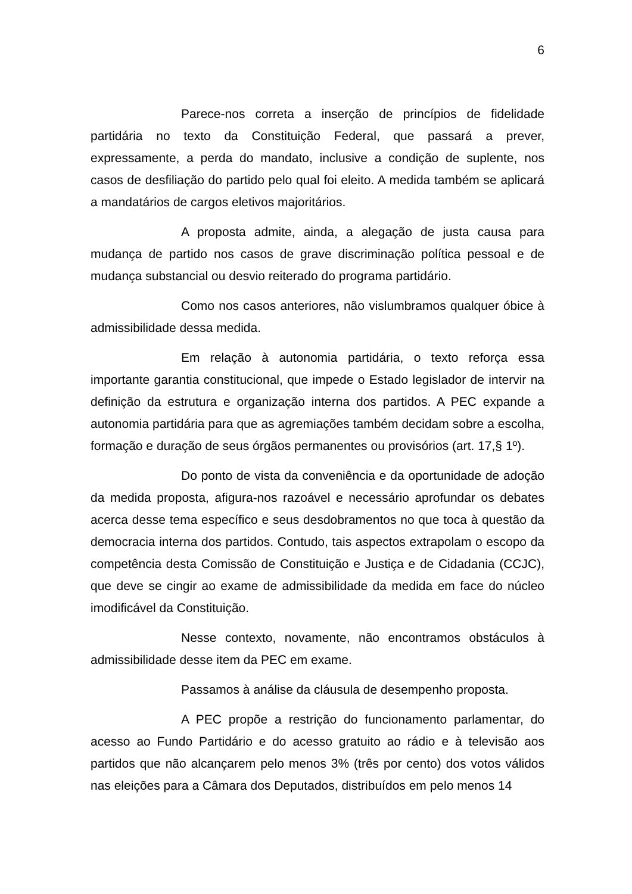6
Parece-nos correta a inserção de princípios de fidelidade partidária no texto da Constituição Federal, que passará a prever, expressamente, a perda do mandato, inclusive a condição de suplente, nos casos de desfiliação do partido pelo qual foi eleito. A medida também se aplicará a mandatários de cargos eletivos majoritários.
A proposta admite, ainda, a alegação de justa causa para mudança de partido nos casos de grave discriminação política pessoal e de mudança substancial ou desvio reiterado do programa partidário.
Como nos casos anteriores, não vislumbramos qualquer óbice à admissibilidade dessa medida.
Em relação à autonomia partidária, o texto reforça essa importante garantia constitucional, que impede o Estado legislador de intervir na definição da estrutura e organização interna dos partidos. A PEC expande a autonomia partidária para que as agremiações também decidam sobre a escolha, formação e duração de seus órgãos permanentes ou provisórios (art. 17,§ 1º).
Do ponto de vista da conveniência e da oportunidade de adoção da medida proposta, afigura-nos razoável e necessário aprofundar os debates acerca desse tema específico e seus desdobramentos no que toca à questão da democracia interna dos partidos. Contudo, tais aspectos extrapolam o escopo da competência desta Comissão de Constituição e Justiça e de Cidadania (CCJC), que deve se cingir ao exame de admissibilidade da medida em face do núcleo imodificável da Constituição.
Nesse contexto, novamente, não encontramos obstáculos à admissibilidade desse item da PEC em exame.
Passamos à análise da cláusula de desempenho proposta.
A PEC propõe a restrição do funcionamento parlamentar, do acesso ao Fundo Partidário e do acesso gratuito ao rádio e à televisão aos partidos que não alcançarem pelo menos 3% (três por cento) dos votos válidos nas eleições para a Câmara dos Deputados, distribuídos em pelo menos 14